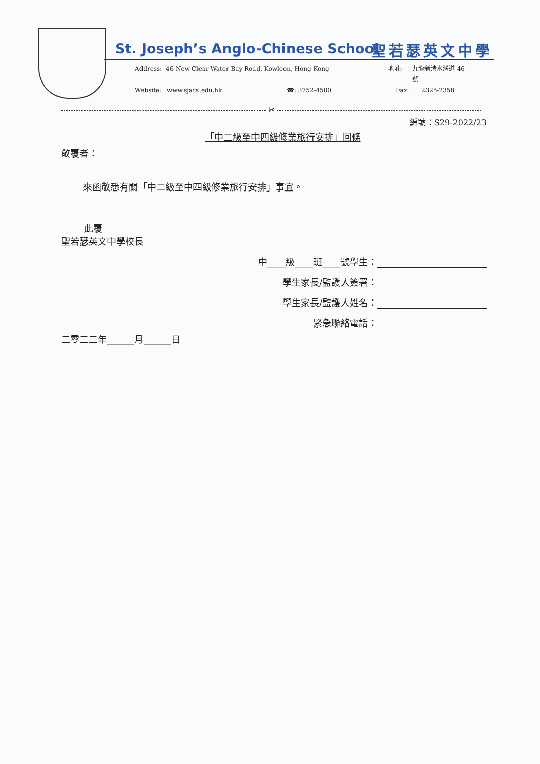St. Joseph’s Anglo-Chinese School
聖若瑟英文中學
Address: 46 New Clear Water Bay Road, Kowloon, Hong Kong 地址: 九龍新清水灣道 46 號
Website: www.sjacs.edu.hk ☎: 3752-4500 Fax: 2325-2358
✂
編號：S29-2022/23
「中二級至中四級修業旅行安排」回條
敬覆者：
來函敬悉有關「中二級至中四級修業旅行安排」事宜。
此覆
聖若瑟英文中學校長
中____級____班____號學生：
學生家長/監護人簽署：
學生家長/監護人姓名：
緊急聯絡電話：
二零二二年______月______日